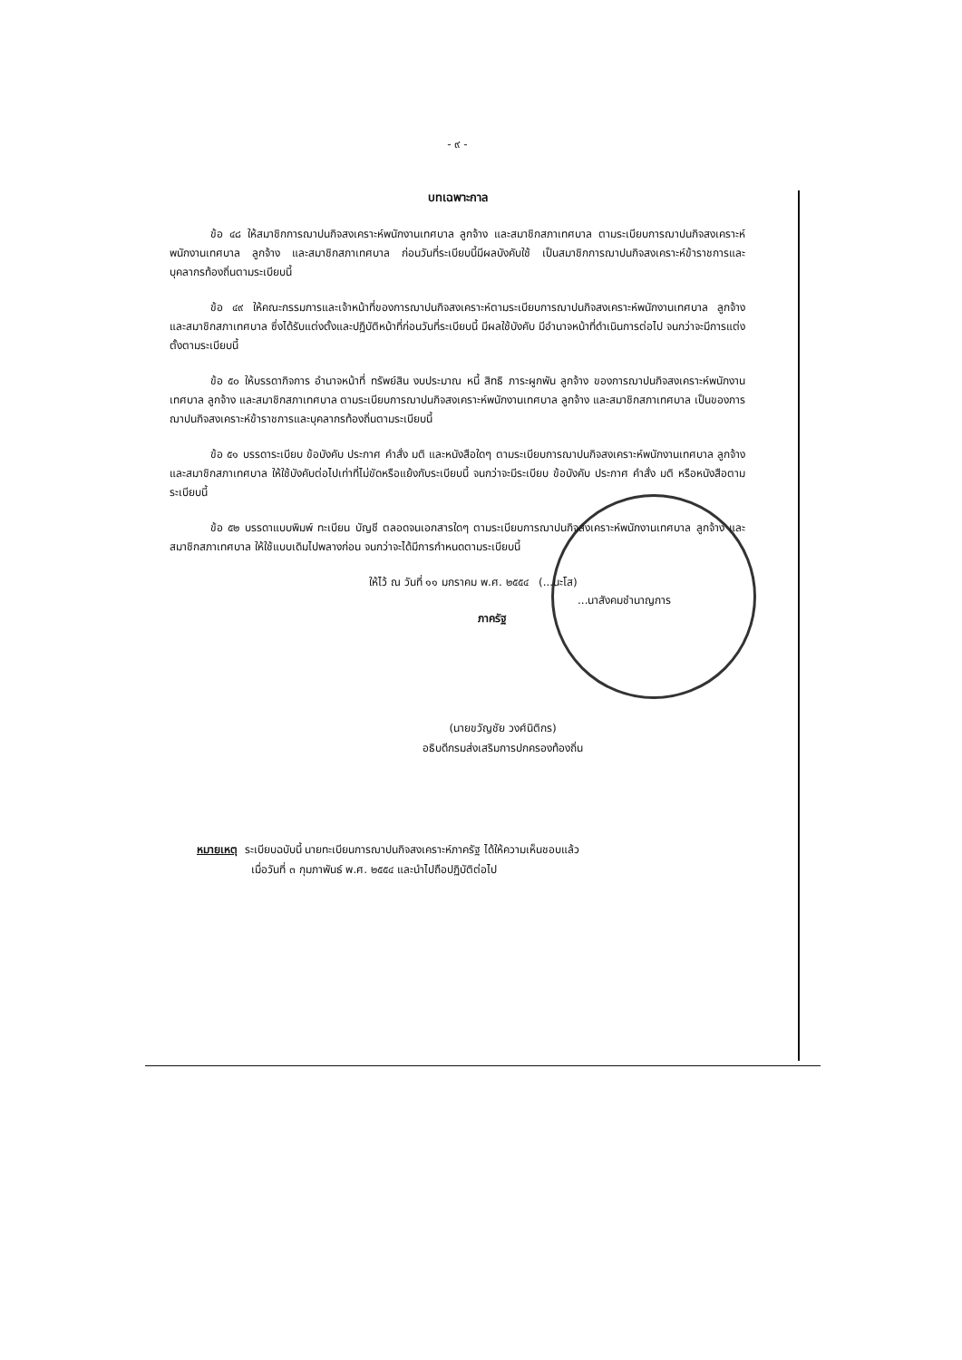- ๙ -
บทเฉพาะกาล
ข้อ ๔๘ ให้สมาชิกการฌาปนกิจสงเคราะห์พนักงานเทศบาล ลูกจ้าง และสมาชิกสภาเทศบาล ตามระเบียบการฌาปนกิจสงเคราะห์พนักงานเทศบาล ลูกจ้าง และสมาชิกสภาเทศบาล ก่อนวันที่ระเบียบนี้มีผลบังคับใช้ เป็นสมาชิกการฌาปนกิจสงเคราะห์ข้าราชการและบุคลากรท้องถิ่นตามระเบียบนี้
ข้อ ๔๙ ให้คณะกรรมการและเจ้าหน้าที่ของการฌาปนกิจสงเคราะห์ตามระเบียบการฌาปนกิจสงเคราะห์พนักงานเทศบาล ลูกจ้าง และสมาชิกสภาเทศบาล ซึ่งได้รับแต่งตั้งและปฏิบัติหน้าที่ก่อนวันที่ระเบียบนี้ มีผลใช้บังคับ มีอำนาจหน้าที่ดำเนินการต่อไป จนกว่าจะมีการแต่งตั้งตามระเบียบนี้
ข้อ ๕๐ ให้บรรดากิจการ อำนาจหน้าที่ ทรัพย์สิน งบประมาณ หนี้ สิทธิ ภาระผูกพัน ลูกจ้าง ของการฌาปนกิจสงเคราะห์พนักงานเทศบาล ลูกจ้าง และสมาชิกสภาเทศบาล ตามระเบียบการฌาปนกิจสงเคราะห์พนักงานเทศบาล ลูกจ้าง และสมาชิกสภาเทศบาล เป็นของการฌาปนกิจสงเคราะห์ข้าราชการและบุคลากรท้องถิ่นตามระเบียบนี้
ข้อ ๕๑ บรรดาระเบียบ ข้อบังคับ ประกาศ คำสั่ง มติ และหนังสือใดๆ ตามระเบียบการฌาปนกิจสงเคราะห์พนักงานเทศบาล ลูกจ้าง และสมาชิกสภาเทศบาล ให้ใช้บังคับต่อไปเท่าที่ไม่ขัดหรือแย้งกับระเบียบนี้ จนกว่าจะมีระเบียบ ข้อบังคับ ประกาศ คำสั่ง มติ หรือหนังสือตามระเบียบนี้
ข้อ ๕๒ บรรดาแบบพิมพ์ ทะเบียน บัญชี ตลอดจนเอกสารใดๆ ตามระเบียบการฌาปนกิจสงเคราะห์พนักงานเทศบาล ลูกจ้าง และสมาชิกสภาเทศบาล ให้ใช้แบบเดิมไปพลางก่อน จนกว่าจะได้มีการกำหนดตามระเบียบนี้
ให้ไว้ ณ วันที่ ๑๑ มกราคม พ.ศ. ๒๕๕๔ (...นะโส)
...นาสังคมชำนาญการ
ภาครัฐ
(นายขวัญชัย วงศ์นิติกร)
อธิบดีกรมส่งเสริมการปกครองท้องถิ่น
หมายเหตุ ระเบียบฉบับนี้ นายทะเบียนการฌาปนกิจสงเคราะห์ภาครัฐ ได้ให้ความเห็นชอบแล้ว
เมื่อวันที่ ๓ กุมภาพันธ์ พ.ศ. ๒๕๕๔ และนำไปถือปฏิบัติต่อไป